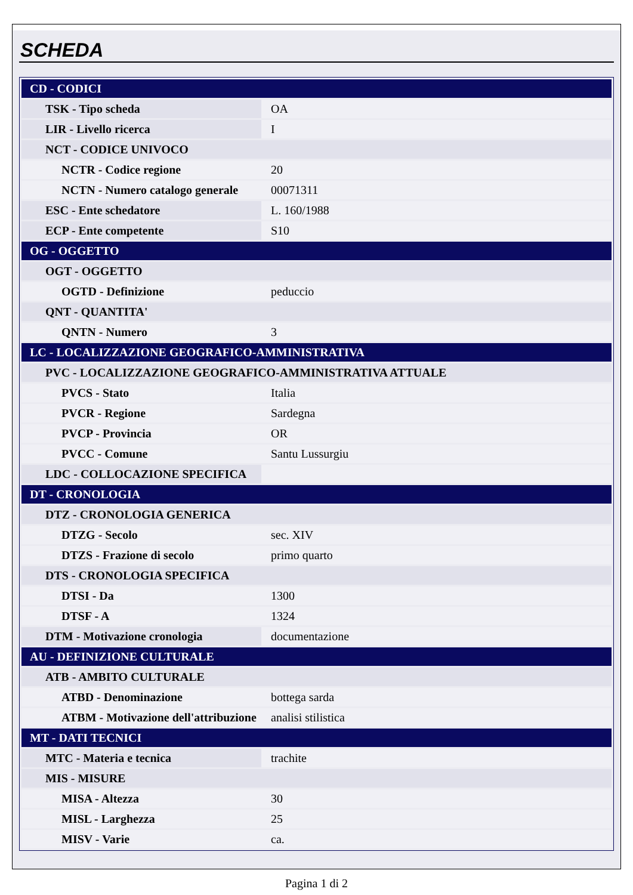SCHEDA
| CD - CODICI | |
| TSK - Tipo scheda | OA |
| LIR - Livello ricerca | I |
| NCT - CODICE UNIVOCO | |
| NCTR - Codice regione | 20 |
| NCTN - Numero catalogo generale | 00071311 |
| ESC - Ente schedatore | L. 160/1988 |
| ECP - Ente competente | S10 |
| OG - OGGETTO | |
| OGT - OGGETTO | |
| OGTD - Definizione | peduccio |
| QNT - QUANTITA' | |
| QNTN - Numero | 3 |
| LC - LOCALIZZAZIONE GEOGRAFICO-AMMINISTRATIVA | |
| PVC - LOCALIZZAZIONE GEOGRAFICO-AMMINISTRATIVA ATTUALE | |
| PVCS - Stato | Italia |
| PVCR - Regione | Sardegna |
| PVCP - Provincia | OR |
| PVCC - Comune | Santu Lussurgiu |
| LDC - COLLOCAZIONE SPECIFICA | |
| DT - CRONOLOGIA | |
| DTZ - CRONOLOGIA GENERICA | |
| DTZG - Secolo | sec. XIV |
| DTZS - Frazione di secolo | primo quarto |
| DTS - CRONOLOGIA SPECIFICA | |
| DTSI - Da | 1300 |
| DTSF - A | 1324 |
| DTM - Motivazione cronologia | documentazione |
| AU - DEFINIZIONE CULTURALE | |
| ATB - AMBITO CULTURALE | |
| ATBD - Denominazione | bottega sarda |
| ATBM - Motivazione dell'attribuzione | analisi stilistica |
| MT - DATI TECNICI | |
| MTC - Materia e tecnica | trachite |
| MIS - MISURE | |
| MISA - Altezza | 30 |
| MISL - Larghezza | 25 |
| MISV - Varie | ca. |
Pagina 1 di 2